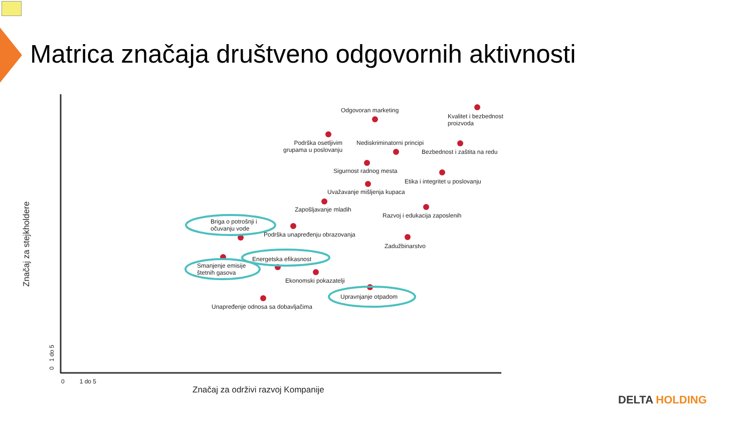Matrica značaja društveno odgovornih aktivnosti
Odgovoran marketing
Kvalitet i bezbednost
proizvoda
Podrška osetljivim
grupama u poslovanju
Nediskriminatorni principi
Bezbednost i zaštita na redu
Sigurnost radnog mesta
Etika i integritet u poslovanju
Uvažavanje mišljenja kupaca
Zapošljavanje mladih
Razvoj i edukacija zaposlenih
Briga o potrošnji i
očuvanju vode
Podrška unapređenju obrazovanja
Zadužbinarstvo
Energetska efikasnost
Smanjenje emisije
štetnih gasova
Ekonomski pokazatelji
Upravnjanje otpadom
Unapređenje odnosa sa dobavljačima
Značaj za stejkholdere
0 1 do 5
0 1 do 5
Značaj za održivi razvoj Kompanije
DELTA HOLDING